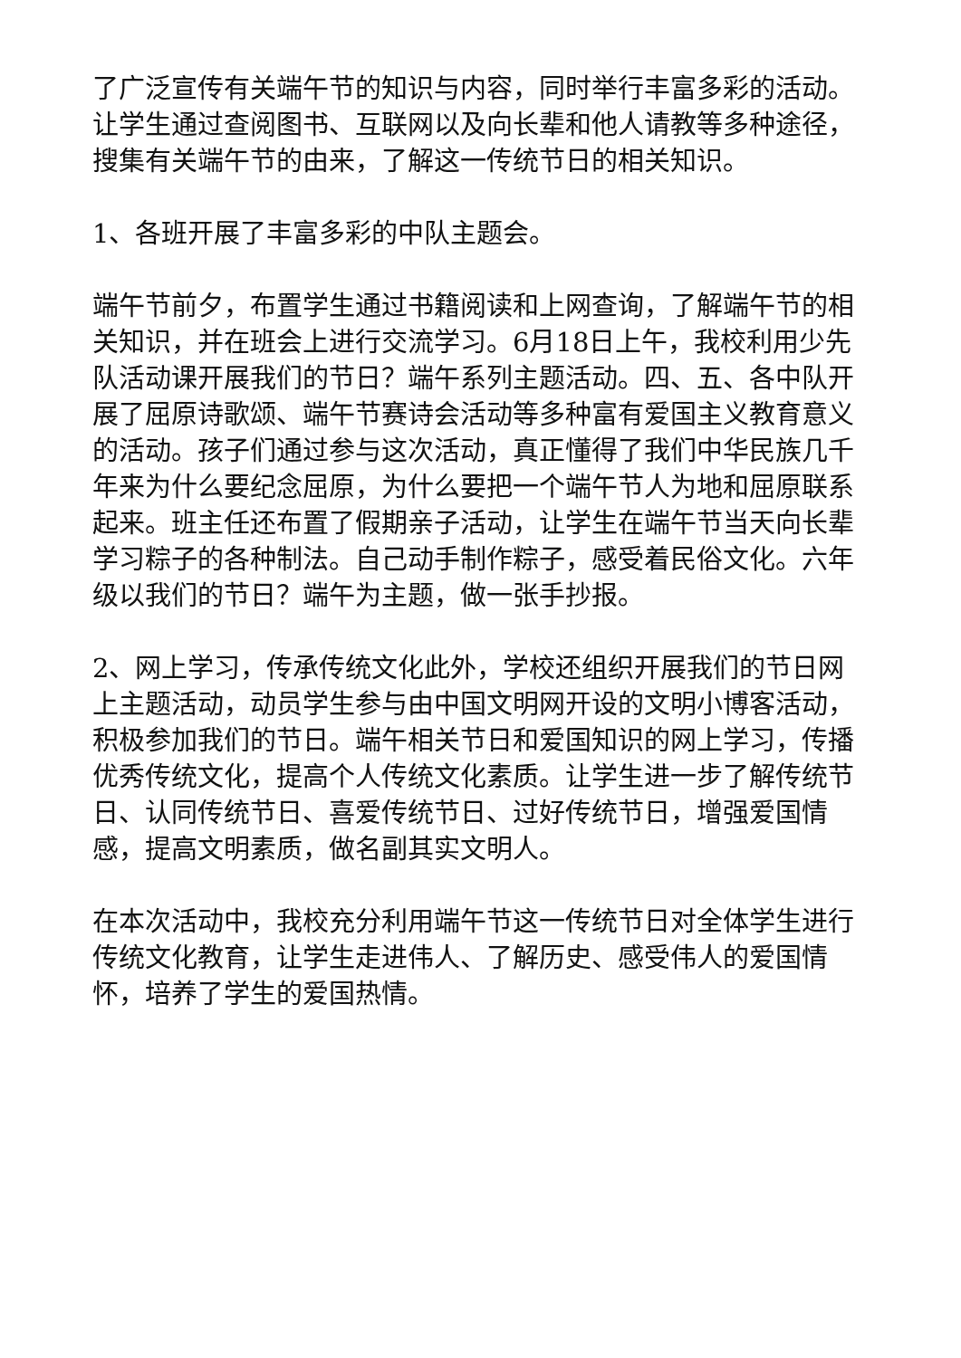了广泛宣传有关端午节的知识与内容，同时举行丰富多彩的活动。让学生通过查阅图书、互联网以及向长辈和他人请教等多种途径，搜集有关端午节的由来，了解这一传统节日的相关知识。
1、各班开展了丰富多彩的中队主题会。
端午节前夕，布置学生通过书籍阅读和上网查询，了解端午节的相关知识，并在班会上进行交流学习。6月18日上午，我校利用少先队活动课开展我们的节日？端午系列主题活动。四、五、各中队开展了屈原诗歌颂、端午节赛诗会活动等多种富有爱国主义教育意义的活动。孩子们通过参与这次活动，真正懂得了我们中华民族几千年来为什么要纪念屈原，为什么要把一个端午节人为地和屈原联系起来。班主任还布置了假期亲子活动，让学生在端午节当天向长辈学习粽子的各种制法。自己动手制作粽子，感受着民俗文化。六年级以我们的节日？端午为主题，做一张手抄报。
2、网上学习，传承传统文化此外，学校还组织开展我们的节日网上主题活动，动员学生参与由中国文明网开设的文明小博客活动，积极参加我们的节日。端午相关节日和爱国知识的网上学习，传播优秀传统文化，提高个人传统文化素质。让学生进一步了解传统节日、认同传统节日、喜爱传统节日、过好传统节日，增强爱国情感，提高文明素质，做名副其实文明人。
在本次活动中，我校充分利用端午节这一传统节日对全体学生进行传统文化教育，让学生走进伟人、了解历史、感受伟人的爱国情怀，培养了学生的爱国热情。